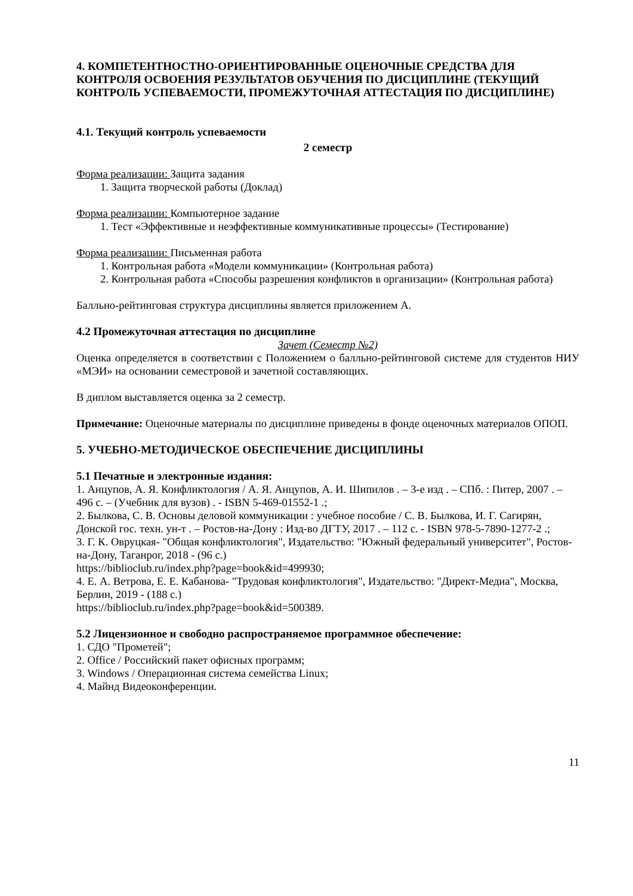4. КОМПЕТЕНТНОСТНО-ОРИЕНТИРОВАННЫЕ ОЦЕНОЧНЫЕ СРЕДСТВА ДЛЯ КОНТРОЛЯ ОСВОЕНИЯ РЕЗУЛЬТАТОВ ОБУЧЕНИЯ ПО ДИСЦИПЛИНЕ (ТЕКУЩИЙ КОНТРОЛЬ УСПЕВАЕМОСТИ, ПРОМЕЖУТОЧНАЯ АТТЕСТАЦИЯ ПО ДИСЦИПЛИНЕ)
4.1. Текущий контроль успеваемости
2 семестр
Форма реализации: Защита задания
1. Защита творческой работы (Доклад)
Форма реализации: Компьютерное задание
1. Тест «Эффективные и неэффективные коммуникативные процессы» (Тестирование)
Форма реализации: Письменная работа
1. Контрольная работа «Модели коммуникации» (Контрольная работа)
2. Контрольная работа «Способы разрешения конфликтов в организации» (Контрольная работа)
Балльно-рейтинговая структура дисциплины является приложением А.
4.2 Промежуточная аттестация по дисциплине
Зачет (Семестр №2)
Оценка определяется в соответствии с Положением о балльно-рейтинговой системе для студентов НИУ «МЭИ» на основании семестровой и зачетной составляющих.
В диплом выставляется оценка за 2 семестр.
Примечание: Оценочные материалы по дисциплине приведены в фонде оценочных материалов ОПОП.
5. УЧЕБНО-МЕТОДИЧЕСКОЕ ОБЕСПЕЧЕНИЕ ДИСЦИПЛИНЫ
5.1 Печатные и электронные издания:
1. Анцупов, А. Я. Конфликтология / А. Я. Анцупов, А. И. Шипилов . – 3-е изд . – СПб. : Питер, 2007 . – 496 с. – (Учебник для вузов) . - ISBN 5-469-01552-1 .;
2. Былкова, С. В. Основы деловой коммуникации : учебное пособие / С. В. Былкова, И. Г. Сагирян, Донской гос. техн. ун-т . – Ростов-на-Дону : Изд-во ДГТУ, 2017 . – 112 с. - ISBN 978-5-7890-1277-2 .;
3. Г. К. Овруцкая- "Общая конфликтология", Издательство: "Южный федеральный университет", Ростов-на-Дону, Таганрог, 2018 - (96 с.)
https://biblioclub.ru/index.php?page=book&id=499930;
4. Е. А. Ветрова, Е. Е. Кабанова- "Трудовая конфликтология", Издательство: "Директ-Медиа", Москва, Берлин, 2019 - (188 с.)
https://biblioclub.ru/index.php?page=book&id=500389.
5.2 Лицензионное и свободно распространяемое программное обеспечение:
1. СДО "Прометей";
2. Office / Российский пакет офисных программ;
3. Windows / Операционная система семейства Linux;
4. Майнд Видеоконференции.
11